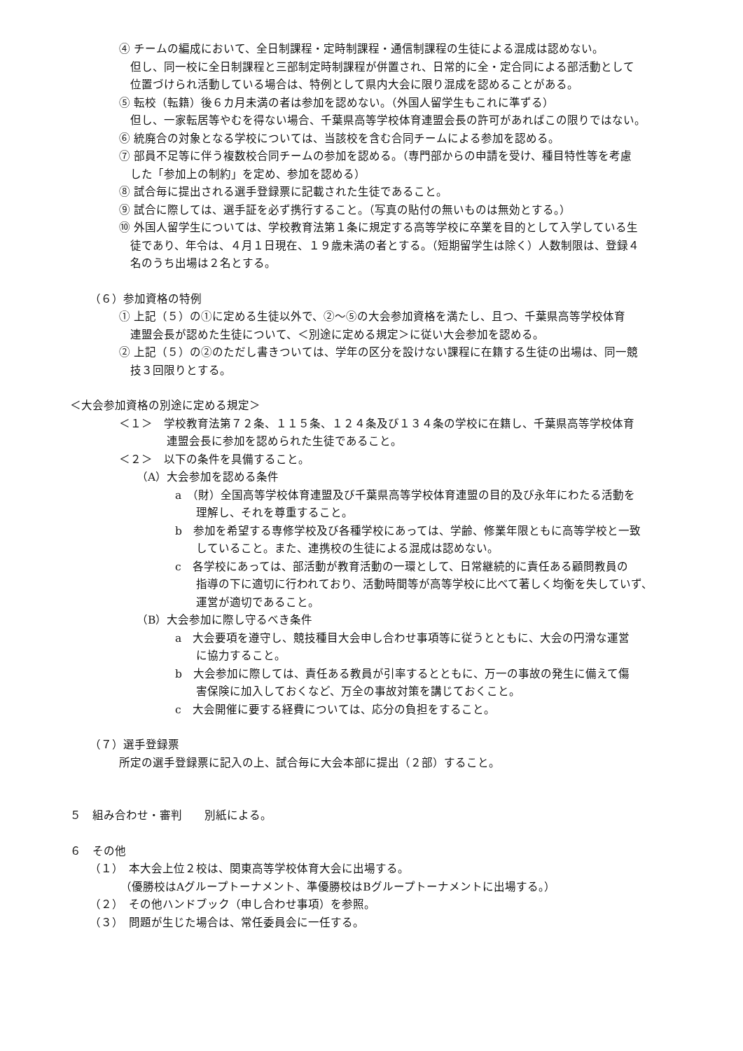④ チームの編成において、全日制課程・定時制課程・通信制課程の生徒による混成は認めない。
但し、同一校に全日制課程と三部制定時制課程が併置され、日常的に全・定合同による部活動として
位置づけられ活動している場合は、特例として県内大会に限り混成を認めることがある。
⑤ 転校（転籍）後６カ月未満の者は参加を認めない。（外国人留学生もこれに準ずる）
但し、一家転居等やむを得ない場合、千葉県高等学校体育連盟会長の許可があればこの限りではない。
⑥ 統廃合の対象となる学校については、当該校を含む合同チームによる参加を認める。
⑦ 部員不足等に伴う複数校合同チームの参加を認める。（専門部からの申請を受け、種目特性等を考慮
した「参加上の制約」を定め、参加を認める）
⑧ 試合毎に提出される選手登録票に記載された生徒であること。
⑨ 試合に際しては、選手証を必ず携行すること。（写真の貼付の無いものは無効とする。）
⑩ 外国人留学生については、学校教育法第１条に規定する高等学校に卒業を目的として入学している生
徒であり、年令は、４月１日現在、１９歳未満の者とする。（短期留学生は除く）人数制限は、登録４
名のうち出場は２名とする。
（６）参加資格の特例
① 上記（５）の①に定める生徒以外で、②～⑤の大会参加資格を満たし、且つ、千葉県高等学校体育
連盟会長が認めた生徒について、＜別途に定める規定＞に従い大会参加を認める。
② 上記（５）の②のただし書きついては、学年の区分を設けない課程に在籍する生徒の出場は、同一競
技３回限りとする。
＜大会参加資格の別途に定める規定＞
＜１＞　学校教育法第７２条、１１５条、１２４条及び１３４条の学校に在籍し、千葉県高等学校体育
連盟会長に参加を認められた生徒であること。
＜２＞　以下の条件を具備すること。
（A）大会参加を認める条件
a　（財）全国高等学校体育連盟及び千葉県高等学校体育連盟の目的及び永年にわたる活動を
理解し、それを尊重すること。
b　参加を希望する専修学校及び各種学校にあっては、学齢、修業年限ともに高等学校と一致
していること。また、連携校の生徒による混成は認めない。
c　各学校にあっては、部活動が教育活動の一環として、日常継続的に責任ある顧問教員の
指導の下に適切に行われており、活動時間等が高等学校に比べて著しく均衡を失していず、
運営が適切であること。
（B）大会参加に際し守るべき条件
a　大会要項を遵守し、競技種目大会申し合わせ事項等に従うとともに、大会の円滑な運営
に協力すること。
b　大会参加に際しては、責任ある教員が引率するとともに、万一の事故の発生に備えて傷
害保険に加入しておくなど、万全の事故対策を講じておくこと。
c　大会開催に要する経費については、応分の負担をすること。
（７）選手登録票
所定の選手登録票に記入の上、試合毎に大会本部に提出（２部）すること。
５　組み合わせ・審判　　別紙による。
６　その他
（１）　本大会上位２校は、関東高等学校体育大会に出場する。
（優勝校はAグループトーナメント、準優勝校はBグループトーナメントに出場する。）
（２）　その他ハンドブック（申し合わせ事項）を参照。
（３）　問題が生じた場合は、常任委員会に一任する。